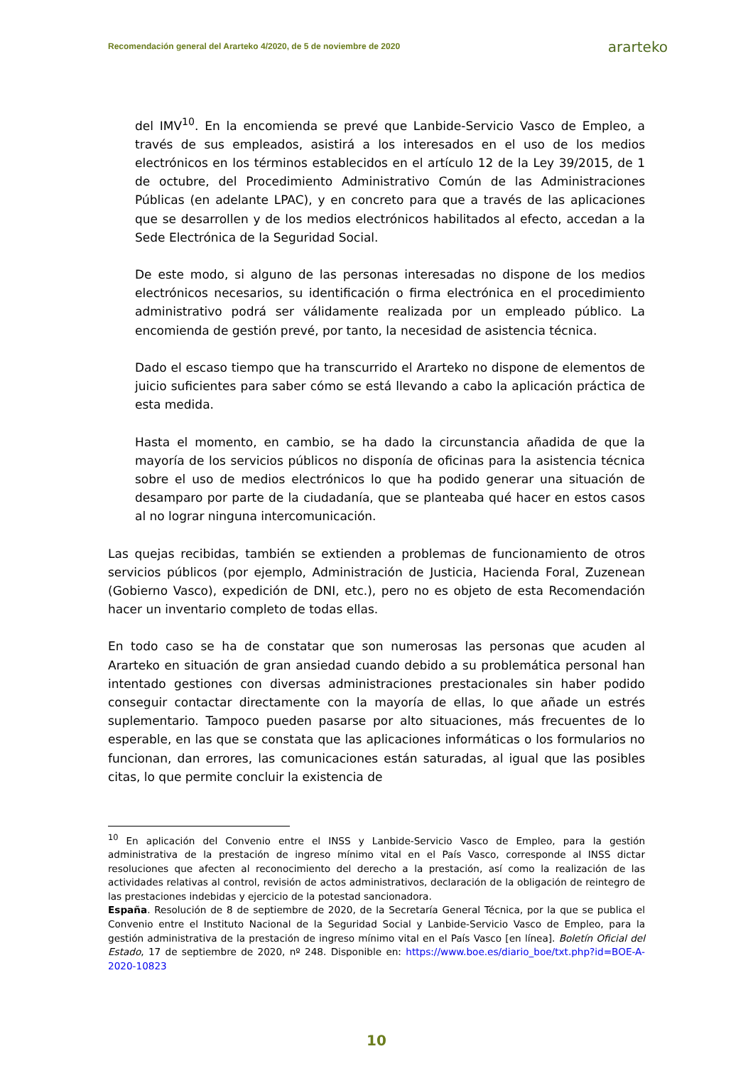Recomendación general del Ararteko 4/2020, de 5 de noviembre de 2020
ararteko
del IMV<sup>10</sup>. En la encomienda se prevé que Lanbide-Servicio Vasco de Empleo, a través de sus empleados, asistirá a los interesados en el uso de los medios electrónicos en los términos establecidos en el artículo 12 de la Ley 39/2015, de 1 de octubre, del Procedimiento Administrativo Común de las Administraciones Públicas (en adelante LPAC), y en concreto para que a través de las aplicaciones que se desarrollen y de los medios electrónicos habilitados al efecto, accedan a la Sede Electrónica de la Seguridad Social.
De este modo, si alguno de las personas interesadas no dispone de los medios electrónicos necesarios, su identificación o firma electrónica en el procedimiento administrativo podrá ser válidamente realizada por un empleado público. La encomienda de gestión prevé, por tanto, la necesidad de asistencia técnica.
Dado el escaso tiempo que ha transcurrido el Ararteko no dispone de elementos de juicio suficientes para saber cómo se está llevando a cabo la aplicación práctica de esta medida.
Hasta el momento, en cambio, se ha dado la circunstancia añadida de que la mayoría de los servicios públicos no disponía de oficinas para la asistencia técnica sobre el uso de medios electrónicos lo que ha podido generar una situación de desamparo por parte de la ciudadanía, que se planteaba qué hacer en estos casos al no lograr ninguna intercomunicación.
Las quejas recibidas, también se extienden a problemas de funcionamiento de otros servicios públicos (por ejemplo, Administración de Justicia, Hacienda Foral, Zuzenean (Gobierno Vasco), expedición de DNI, etc.), pero no es objeto de esta Recomendación hacer un inventario completo de todas ellas.
En todo caso se ha de constatar que son numerosas las personas que acuden al Ararteko en situación de gran ansiedad cuando debido a su problemática personal han intentado gestiones con diversas administraciones prestacionales sin haber podido conseguir contactar directamente con la mayoría de ellas, lo que añade un estrés suplementario. Tampoco pueden pasarse por alto situaciones, más frecuentes de lo esperable, en las que se constata que las aplicaciones informáticas o los formularios no funcionan, dan errores, las comunicaciones están saturadas, al igual que las posibles citas, lo que permite concluir la existencia de
<sup>10</sup> En aplicación del Convenio entre el INSS y Lanbide-Servicio Vasco de Empleo, para la gestión administrativa de la prestación de ingreso mínimo vital en el País Vasco, corresponde al INSS dictar resoluciones que afecten al reconocimiento del derecho a la prestación, así como la realización de las actividades relativas al control, revisión de actos administrativos, declaración de la obligación de reintegro de las prestaciones indebidas y ejercicio de la potestad sancionadora.
España. Resolución de 8 de septiembre de 2020, de la Secretaría General Técnica, por la que se publica el Convenio entre el Instituto Nacional de la Seguridad Social y Lanbide-Servicio Vasco de Empleo, para la gestión administrativa de la prestación de ingreso mínimo vital en el País Vasco [en línea]. Boletín Oficial del Estado, 17 de septiembre de 2020, nº 248. Disponible en: https://www.boe.es/diario_boe/txt.php?id=BOE-A-2020-10823
10